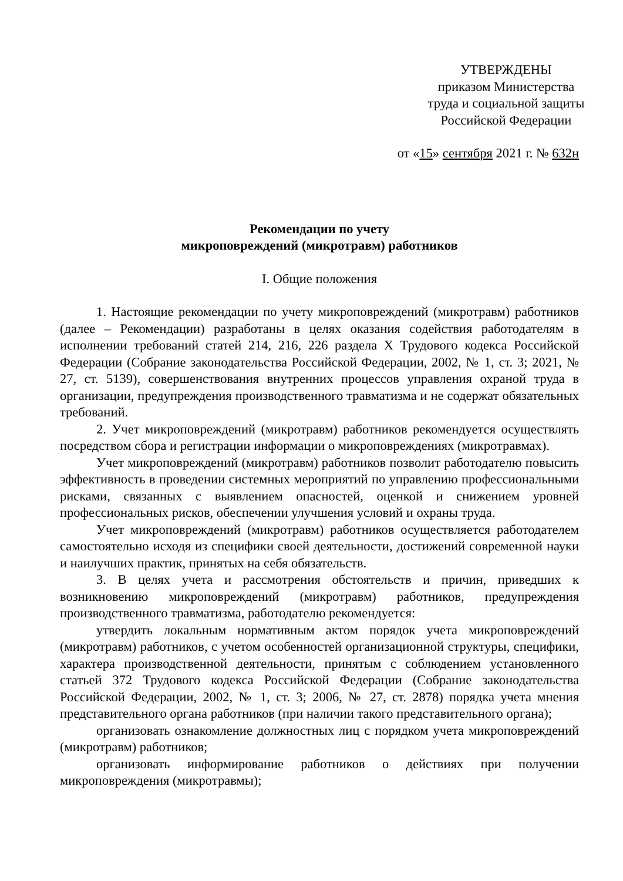УТВЕРЖДЕНЫ
приказом Министерства
труда и социальной защиты
Российской Федерации
от «15» сентября 2021 г. № 632н
Рекомендации по учету
микроповреждений (микротравм) работников
I. Общие положения
1. Настоящие рекомендации по учету микроповреждений (микротравм) работников (далее – Рекомендации) разработаны в целях оказания содействия работодателям в исполнении требований статей 214, 216, 226 раздела X Трудового кодекса Российской Федерации (Собрание законодательства Российской Федерации, 2002, № 1, ст. 3; 2021, № 27, ст. 5139), совершенствования внутренних процессов управления охраной труда в организации, предупреждения производственного травматизма и не содержат обязательных требований.
2. Учет микроповреждений (микротравм) работников рекомендуется осуществлять посредством сбора и регистрации информации о микроповреждениях (микротравмах).
Учет микроповреждений (микротравм) работников позволит работодателю повысить эффективность в проведении системных мероприятий по управлению профессиональными рисками, связанных с выявлением опасностей, оценкой и снижением уровней профессиональных рисков, обеспечении улучшения условий и охраны труда.
Учет микроповреждений (микротравм) работников осуществляется работодателем самостоятельно исходя из специфики своей деятельности, достижений современной науки и наилучших практик, принятых на себя обязательств.
3. В целях учета и рассмотрения обстоятельств и причин, приведших к возникновению микроповреждений (микротравм) работников, предупреждения производственного травматизма, работодателю рекомендуется:
утвердить локальным нормативным актом порядок учета микроповреждений (микротравм) работников, с учетом особенностей организационной структуры, специфики, характера производственной деятельности, принятым с соблюдением установленного статьей 372 Трудового кодекса Российской Федерации (Собрание законодательства Российской Федерации, 2002, № 1, ст. 3; 2006, № 27, ст. 2878) порядка учета мнения представительного органа работников (при наличии такого представительного органа);
организовать ознакомление должностных лиц с порядком учета микроповреждений (микротравм) работников;
организовать информирование работников о действиях при получении микроповреждения (микротравмы);